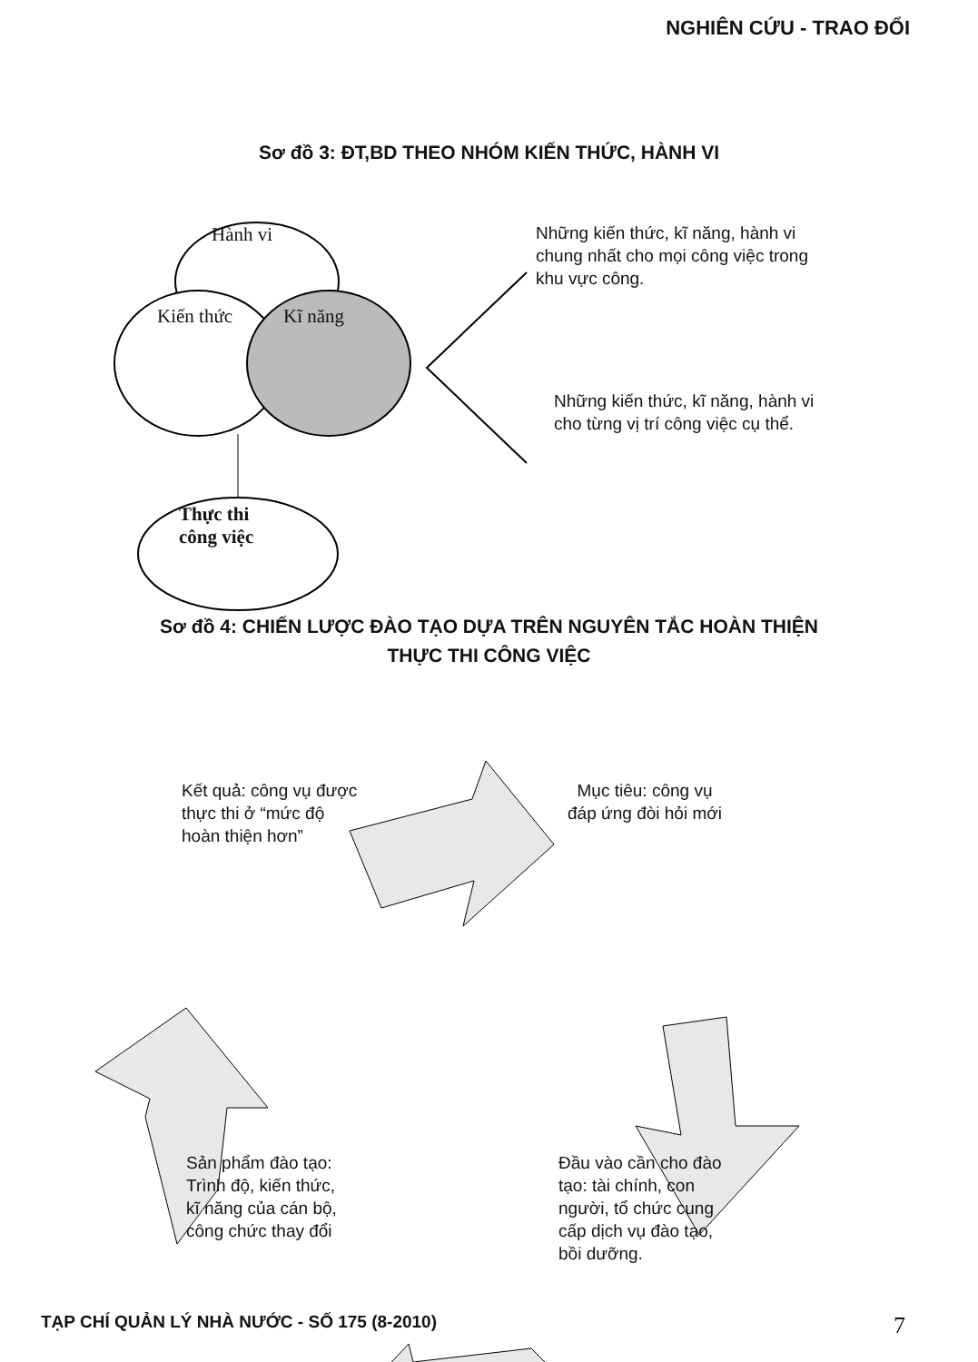NGHIÊN CỨU - TRAO ĐỔI
Sơ đồ 3: ĐT,BD THEO NHÓM KIẾN THỨC, HÀNH VI
Hành vi
Kiến thức Kĩ năng
Thực thi
công việc
Những kiến thức, kĩ năng, hành vi chung nhất cho mọi công việc trong khu vực công.
Những kiến thức, kĩ năng, hành vi cho từng vị trí công việc cụ thể.
Sơ đồ 4: CHIẾN LƯỢC ĐÀO TẠO DỰA TRÊN NGUYÊN TẮC HOÀN THIỆN
THỰC THI CÔNG VIỆC
Kết quả: công vụ được thực thi ở “mức độ hoàn thiện hơn”
Mục tiêu: công vụ đáp ứng đòi hỏi mới
Sản phẩm đào tạo: Trình độ, kiến thức, kĩ năng của cán bộ, công chức thay đổi
Đầu vào cần cho đào tạo: tài chính, con người, tổ chức cung cấp dịch vụ đào tạo, bồi dưỡng.
TẠP CHÍ QUẢN LÝ NHÀ NƯỚC - SỐ 175 (8-2010) 7